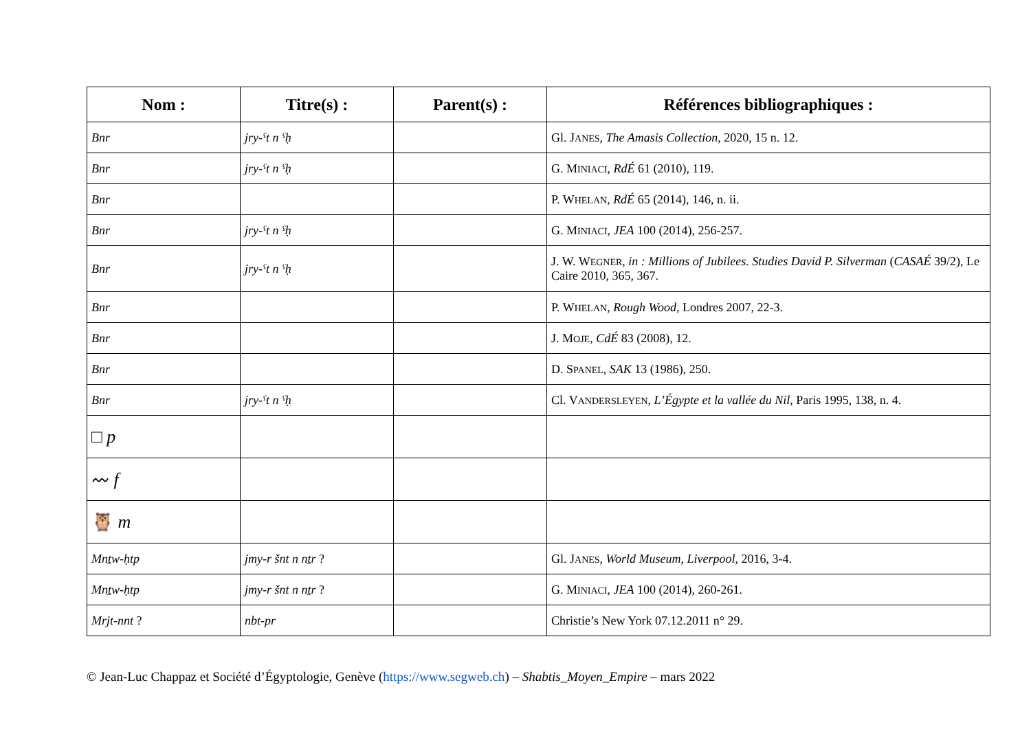| Nom : | Titre(s) : | Parent(s) : | Références bibliographiques : |
| --- | --- | --- | --- |
| Bnr | jry-ˁt n ˁḥ | | Gl. J ANES , The Amasis Collection , 2020, 15 n. 12. |
| Bnr | jry-ˁt n ˁḥ | | G. M INIACI , RdÉ 61 (2010), 119. |
| Bnr | | | P. W HELAN , RdÉ 65 (2014), 146, n. ii. |
| Bnr | jry-ˁt n ˁḥ | | G. M INIACI , JEA 100 (2014), 256-257. |
| Bnr | jry-ˁt n ˁḥ | | J. W. W EGNER , in : Millions of Jubilees. Studies David P. Silverman ( CASAÉ 39/2), Le Caire 2010, 365, 367. |
| Bnr | | | P. W HELAN , Rough Wood , Londres 2007, 22-3. |
| Bnr | | | J. M OJE , CdÉ 83 (2008), 12. |
| Bnr | | | D. S PANEL , SAK 13 (1986), 250. |
| Bnr | jry-ˁt n ˁḥ | | Cl. V ANDERSLEYEN , L’Égypte et la vallée du Nil , Paris 1995, 138, n. 4. |
| □ p | | | |
| 〰 f | | | |
| 🦉 m | | | |
| Mnṯw-ḥtp | jmy-r šnt n nṯr ? | | Gl. J ANES , World Museum, Liverpool , 2016, 3-4. |
| Mnṯw-ḥtp | jmy-r šnt n nṯr ? | | G. M INIACI , JEA 100 (2014), 260-261. |
| Mrjt-nnt ? | nbt-pr | | Christie’s New York 07.12.2011 n° 29. |
© Jean-Luc Chappaz et Société d’Égyptologie, Genève (https://www.segweb.ch) – Shabtis_Moyen_Empire – mars 2022